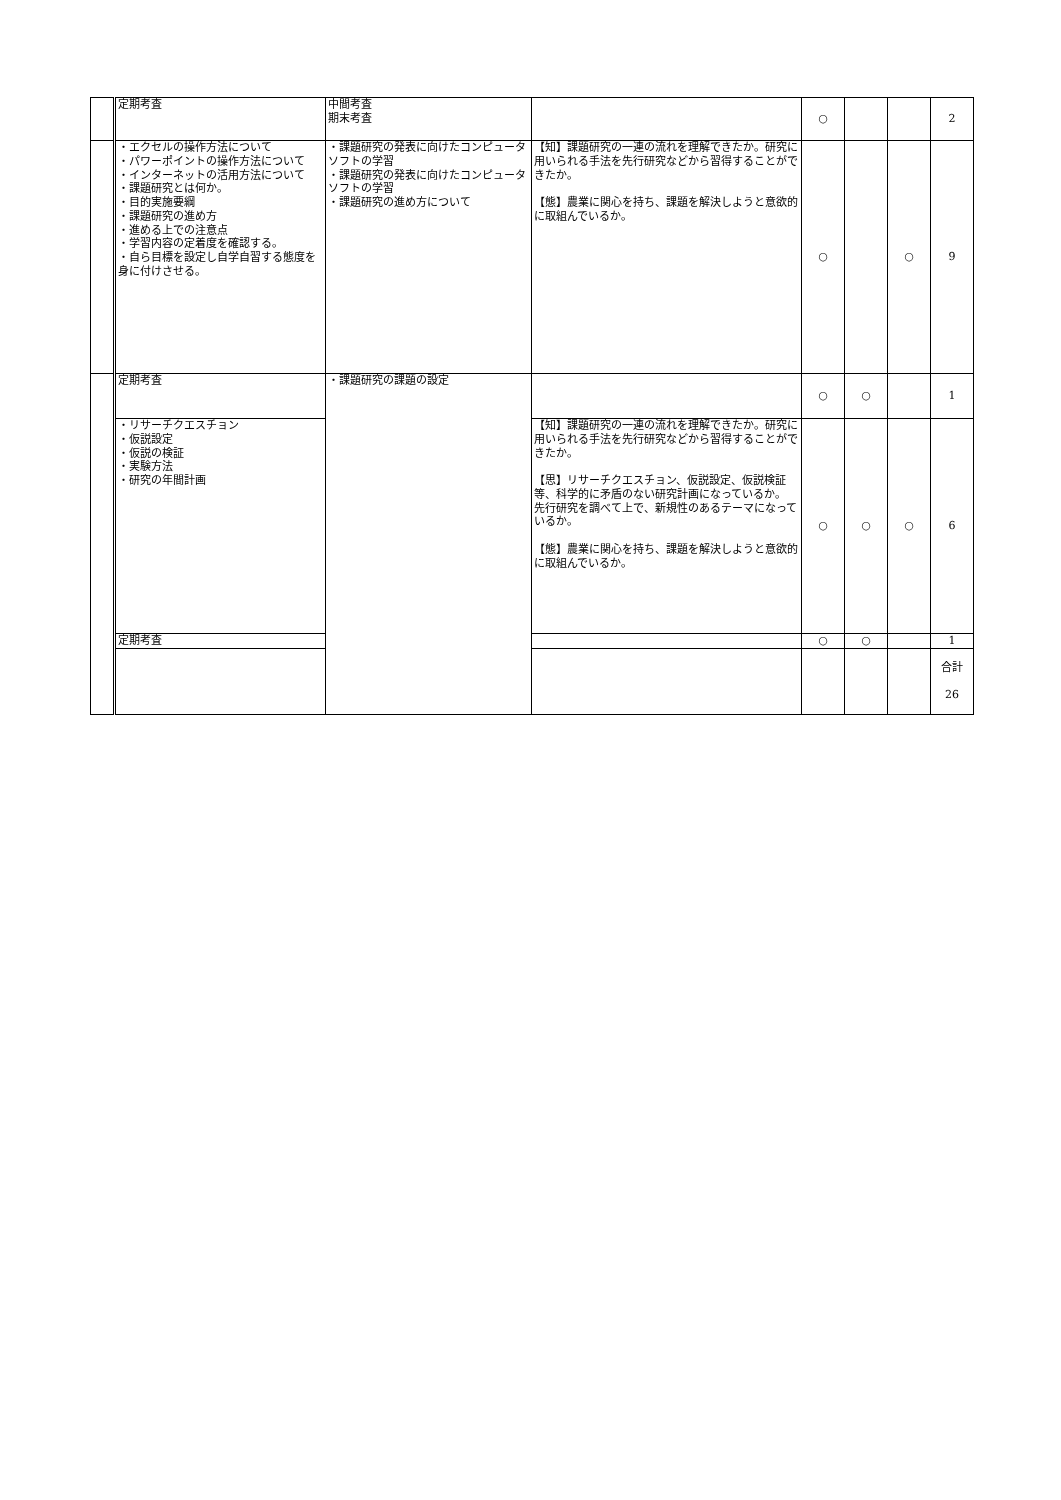| | 定期考査 | 中間考査 期末考査 | | ○ | | | 2 |
| | ・エクセルの操作方法について ・パワーポイントの操作方法について ・インターネットの活用方法について ・課題研究とは何か。 ・目的実施要綱 ・課題研究の進め方 ・進める上での注意点 ・学習内容の定着度を確認する。 ・自ら目標を設定し自学自習する態度を身に付けさせる。 | ・課題研究の発表に向けたコンピュータソフトの学習 ・課題研究の発表に向けたコンピュータソフトの学習 ・課題研究の進め方について | 【知】課題研究の一連の流れを理解できたか。研究に用いられる手法を先行研究などから習得することができたか。 【態】農業に関心を持ち、課題を解決しようと意欲的に取組んでいるか。 | ○ | | ○ | 9 |
| | 定期考査 | ・課題研究の課題の設定 | | ○ | ○ | | 1 |
| | ・リサーチクエスチョン ・仮説設定 ・仮説の検証 ・実験方法 ・研究の年間計画 | | 【知】課題研究の一連の流れを理解できたか。研究に用いられる手法を先行研究などから習得することができたか。 【思】リサーチクエスチョン、仮説設定、仮説検証等、科学的に矛盾のない研究計画になっているか。 先行研究を調べて上で、新規性のあるテーマになっているか。 【態】農業に関心を持ち、課題を解決しようと意欲的に取組んでいるか。 | ○ | ○ | ○ | 6 |
| | 定期考査 | | | ○ | ○ | | 1 |
| | | | | | | | 合計 26 |